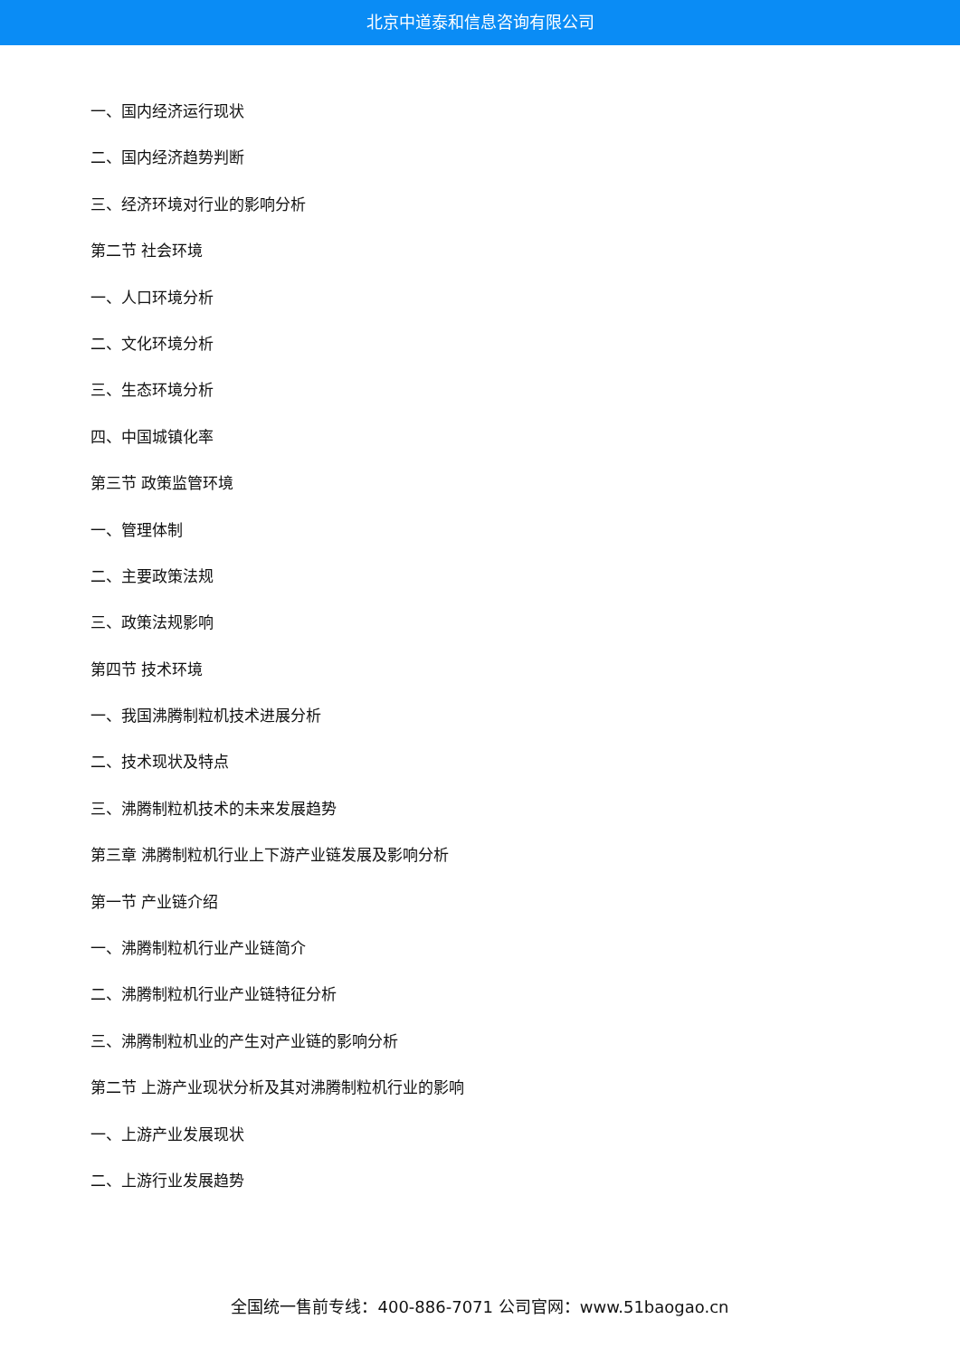北京中道泰和信息咨询有限公司
一、国内经济运行现状
二、国内经济趋势判断
三、经济环境对行业的影响分析
第二节 社会环境
一、人口环境分析
二、文化环境分析
三、生态环境分析
四、中国城镇化率
第三节 政策监管环境
一、管理体制
二、主要政策法规
三、政策法规影响
第四节 技术环境
一、我国沸腾制粒机技术进展分析
二、技术现状及特点
三、沸腾制粒机技术的未来发展趋势
第三章 沸腾制粒机行业上下游产业链发展及影响分析
第一节 产业链介绍
一、沸腾制粒机行业产业链简介
二、沸腾制粒机行业产业链特征分析
三、沸腾制粒机业的产生对产业链的影响分析
第二节 上游产业现状分析及其对沸腾制粒机行业的影响
一、上游产业发展现状
二、上游行业发展趋势
全国统一售前专线：400-886-7071 公司官网：www.51baogao.cn